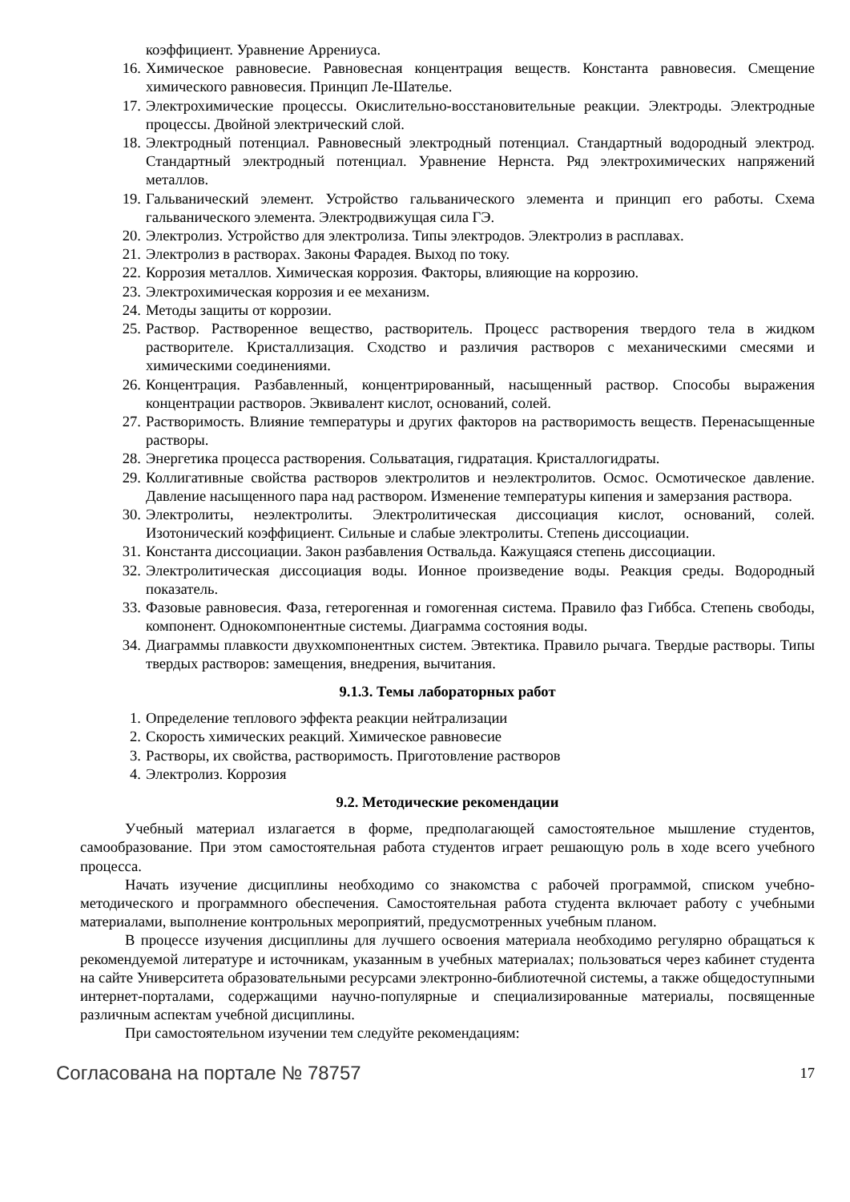коэффициент. Уравнение Аррениуса.
16. Химическое равновесие. Равновесная концентрация веществ. Константа равновесия. Смещение химического равновесия. Принцип Ле-Шателье.
17. Электрохимические процессы. Окислительно-восстановительные реакции. Электроды. Электродные процессы. Двойной электрический слой.
18. Электродный потенциал. Равновесный электродный потенциал. Стандартный водородный электрод. Стандартный электродный потенциал. Уравнение Нернста. Ряд электрохимических напряжений металлов.
19. Гальванический элемент. Устройство гальванического элемента и принцип его работы. Схема гальванического элемента. Электродвижущая сила ГЭ.
20. Электролиз. Устройство для электролиза. Типы электродов. Электролиз в расплавах.
21. Электролиз в растворах. Законы Фарадея. Выход по току.
22. Коррозия металлов. Химическая коррозия. Факторы, влияющие на коррозию.
23. Электрохимическая коррозия и ее механизм.
24. Методы защиты от коррозии.
25. Раствор. Растворенное вещество, растворитель. Процесс растворения твердого тела в жидком растворителе. Кристаллизация. Сходство и различия растворов с механическими смесями и химическими соединениями.
26. Концентрация. Разбавленный, концентрированный, насыщенный раствор. Способы выражения концентрации растворов. Эквивалент кислот, оснований, солей.
27. Растворимость. Влияние температуры и других факторов на растворимость веществ. Перенасыщенные растворы.
28. Энергетика процесса растворения. Сольватация, гидратация. Кристаллогидраты.
29. Коллигативные свойства растворов электролитов и неэлектролитов. Осмос. Осмотическое давление. Давление насыщенного пара над раствором. Изменение температуры кипения и замерзания раствора.
30. Электролиты, неэлектролиты. Электролитическая диссоциация кислот, оснований, солей. Изотонический коэффициент. Сильные и слабые электролиты. Степень диссоциации.
31. Константа диссоциации. Закон разбавления Оствальда. Кажущаяся степень диссоциации.
32. Электролитическая диссоциация воды. Ионное произведение воды. Реакция среды. Водородный показатель.
33. Фазовые равновесия. Фаза, гетерогенная и гомогенная система. Правило фаз Гиббса. Степень свободы, компонент. Однокомпонентные системы. Диаграмма состояния воды.
34. Диаграммы плавкости двухкомпонентных систем. Эвтектика. Правило рычага. Твердые растворы. Типы твердых растворов: замещения, внедрения, вычитания.
9.1.3. Темы лабораторных работ
1. Определение теплового эффекта реакции нейтрализации
2. Скорость химических реакций. Химическое равновесие
3. Растворы, их свойства, растворимость. Приготовление растворов
4. Электролиз. Коррозия
9.2. Методические рекомендации
Учебный материал излагается в форме, предполагающей самостоятельное мышление студентов, самообразование. При этом самостоятельная работа студентов играет решающую роль в ходе всего учебного процесса.
Начать изучение дисциплины необходимо со знакомства с рабочей программой, списком учебно-методического и программного обеспечения. Самостоятельная работа студента включает работу с учебными материалами, выполнение контрольных мероприятий, предусмотренных учебным планом.
В процессе изучения дисциплины для лучшего освоения материала необходимо регулярно обращаться к рекомендуемой литературе и источникам, указанным в учебных материалах; пользоваться через кабинет студента на сайте Университета образовательными ресурсами электронно-библиотечной системы, а также общедоступными интернет-порталами, содержащими научно-популярные и специализированные материалы, посвященные различным аспектам учебной дисциплины.
При самостоятельном изучении тем следуйте рекомендациям:
Согласована на портале № 78757 17